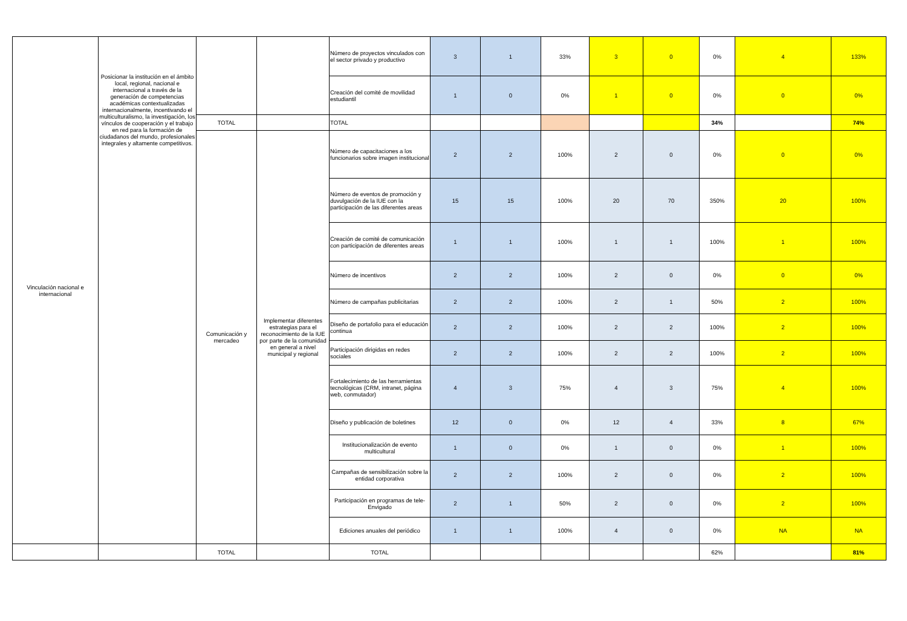| Vinculación nacional e internacional | Posicionar la institución en el ámbito local, regional, nacional e internacional a través de la generación de competencias académicas contextualizadas internacionalmente, incentivando el multiculturalismo, la investigación, los vínculos de cooperación y el trabajo en red para la formación de ciudadanos del mundo, profesionales integrales y altamente competitivos. | | | Número de proyectos vinculados con el sector privado y productivo | 3 | 1 | 33% | 3 | 0 | 0% | 4 | 133% |
| | | | | Creación del comité de movilidad estudiantil | 1 | 0 | 0% | 1 | 0 | 0% | 0 | 0% |
| | | TOTAL | | TOTAL | | | | | | 34% | | 74% |
| | | Comunicación y mercadeo | Implementar diferentes estrategias para el reconocimiento de la IUE por parte de la comunidad en general a nivel municipal y regional | Número de capacitaciones a los funcionarios sobre imagen institucional | 2 | 2 | 100% | 2 | 0 | 0% | 0 | 0% |
| | | | | Número de eventos de promoción y duvulgación de la IUE con la participación de las diferentes areas | 15 | 15 | 100% | 20 | 70 | 350% | 20 | 100% |
| | | | | Creación de comité de comunicación con participación de diferentes areas | 1 | 1 | 100% | 1 | 1 | 100% | 1 | 100% |
| | | | | Número de incentivos | 2 | 2 | 100% | 2 | 0 | 0% | 0 | 0% |
| | | | | Número de campañas publicitarias | 2 | 2 | 100% | 2 | 1 | 50% | 2 | 100% |
| | | | | Diseño de portafolio para el educación continua | 2 | 2 | 100% | 2 | 2 | 100% | 2 | 100% |
| | | | | Participación dirigidas en redes sociales | 2 | 2 | 100% | 2 | 2 | 100% | 2 | 100% |
| | | | | Fortalecimiento de las herramientas tecnológicas (CRM, intranet, página web, conmutador) | 4 | 3 | 75% | 4 | 3 | 75% | 4 | 100% |
| | | | | Diseño y publicación de boletines | 12 | 0 | 0% | 12 | 4 | 33% | 8 | 67% |
| | | | | Institucionalización de evento multicultural | 1 | 0 | 0% | 1 | 0 | 0% | 1 | 100% |
| | | | | Campañas de sensibilización sobre la entidad corporativa | 2 | 2 | 100% | 2 | 0 | 0% | 2 | 100% |
| | | | | Participación en programas de tele-Envigado | 2 | 1 | 50% | 2 | 0 | 0% | 2 | 100% |
| | | | | Ediciones anuales del periódico | 1 | 1 | 100% | 4 | 0 | 0% | NA | NA |
| | | TOTAL | | TOTAL | | | | | | 62% | | 81% |